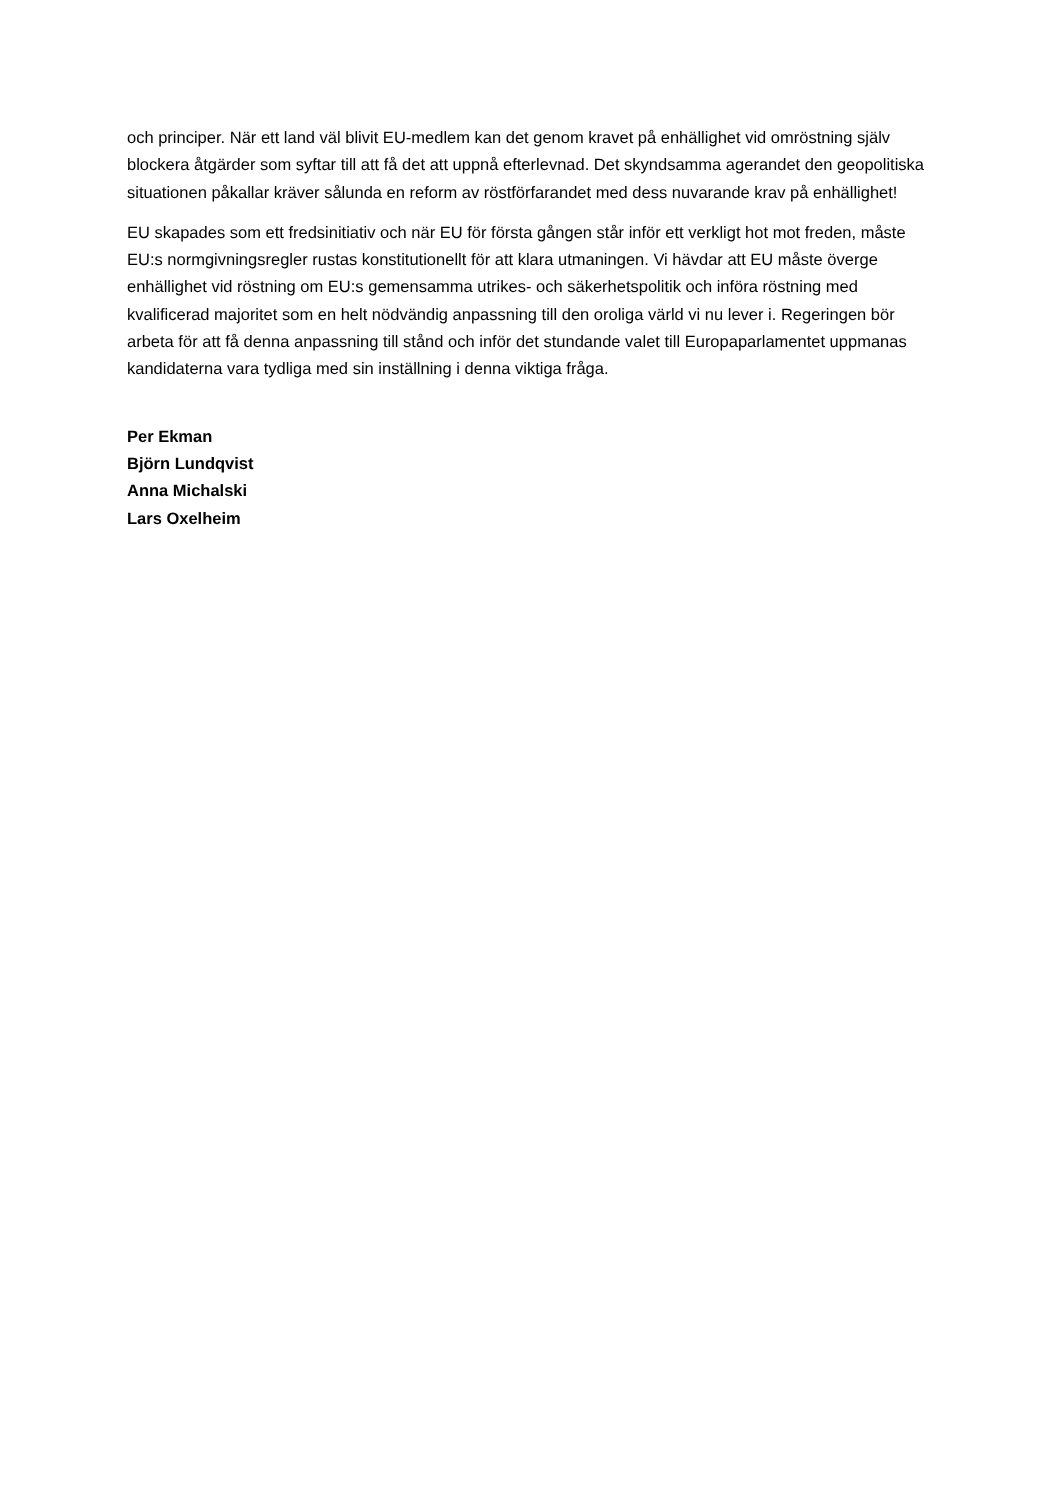och principer. När ett land väl blivit EU-medlem kan det genom kravet på enhällighet vid omröstning själv blockera åtgärder som syftar till att få det att uppnå efterlevnad. Det skyndsamma agerandet den geopolitiska situationen påkallar kräver sålunda en reform av röstförfarandet med dess nuvarande krav på enhällighet!
EU skapades som ett fredsinitiativ och när EU för första gången står inför ett verkligt hot mot freden, måste EU:s normgivningsregler rustas konstitutionellt för att klara utmaningen. Vi hävdar att EU måste överge enhällighet vid röstning om EU:s gemensamma utrikes- och säkerhetspolitik och införa röstning med kvalificerad majoritet som en helt nödvändig anpassning till den oroliga värld vi nu lever i. Regeringen bör arbeta för att få denna anpassning till stånd och inför det stundande valet till Europaparlamentet uppmanas kandidaterna vara tydliga med sin inställning i denna viktiga fråga.
Per Ekman
Björn Lundqvist
Anna Michalski
Lars Oxelheim